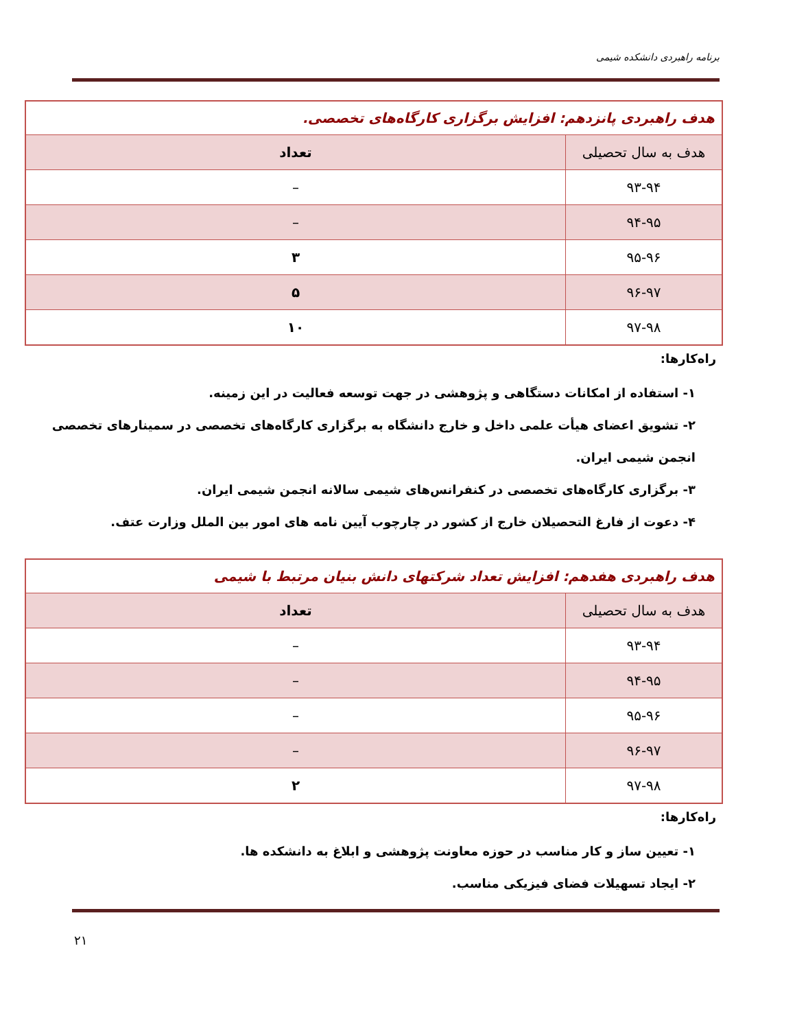برنامه راهبردی دانشکده شیمی
| هدف راهبردی پانزدهم: افزایش برگزاری کارگاه‌های تخصصی. | |
| --- | --- |
| هدف به سال تحصیلی | تعداد |
| ۹۳-۹۴ | – |
| ۹۴-۹۵ | – |
| ۹۵-۹۶ | ۳ |
| ۹۶-۹۷ | ۵ |
| ۹۷-۹۸ | ۱۰ |
راه‌کارها:
۱- استفاده از امکانات دستگاهی و پژوهشی در جهت توسعه فعالیت در این زمینه.
۲- تشویق اعضای هیأت علمی داخل و خارج دانشگاه به برگزاری کارگاه‌های تخصصی در سمینارهای تخصصی انجمن شیمی ایران.
۳- برگزاری کارگاه‌های تخصصی در کنفرانس‌های شیمی سالانه انجمن شیمی ایران.
۴- دعوت از فارغ التحصیلان خارج از کشور در چارچوب آیین نامه های امور بین الملل وزارت عتف.
| هدف راهبردی هفدهم: افزایش تعداد شرکتهای دانش بنیان مرتبط با شیمی | |
| --- | --- |
| هدف به سال تحصیلی | تعداد |
| ۹۳-۹۴ | – |
| ۹۴-۹۵ | – |
| ۹۵-۹۶ | – |
| ۹۶-۹۷ | – |
| ۹۷-۹۸ | ۲ |
راه‌کارها:
۱- تعیین ساز و کار مناسب در حوزه معاونت پژوهشی و ابلاغ به دانشکده ها.
۲- ایجاد تسهیلات فضای فیزیکی مناسب.
۲۱